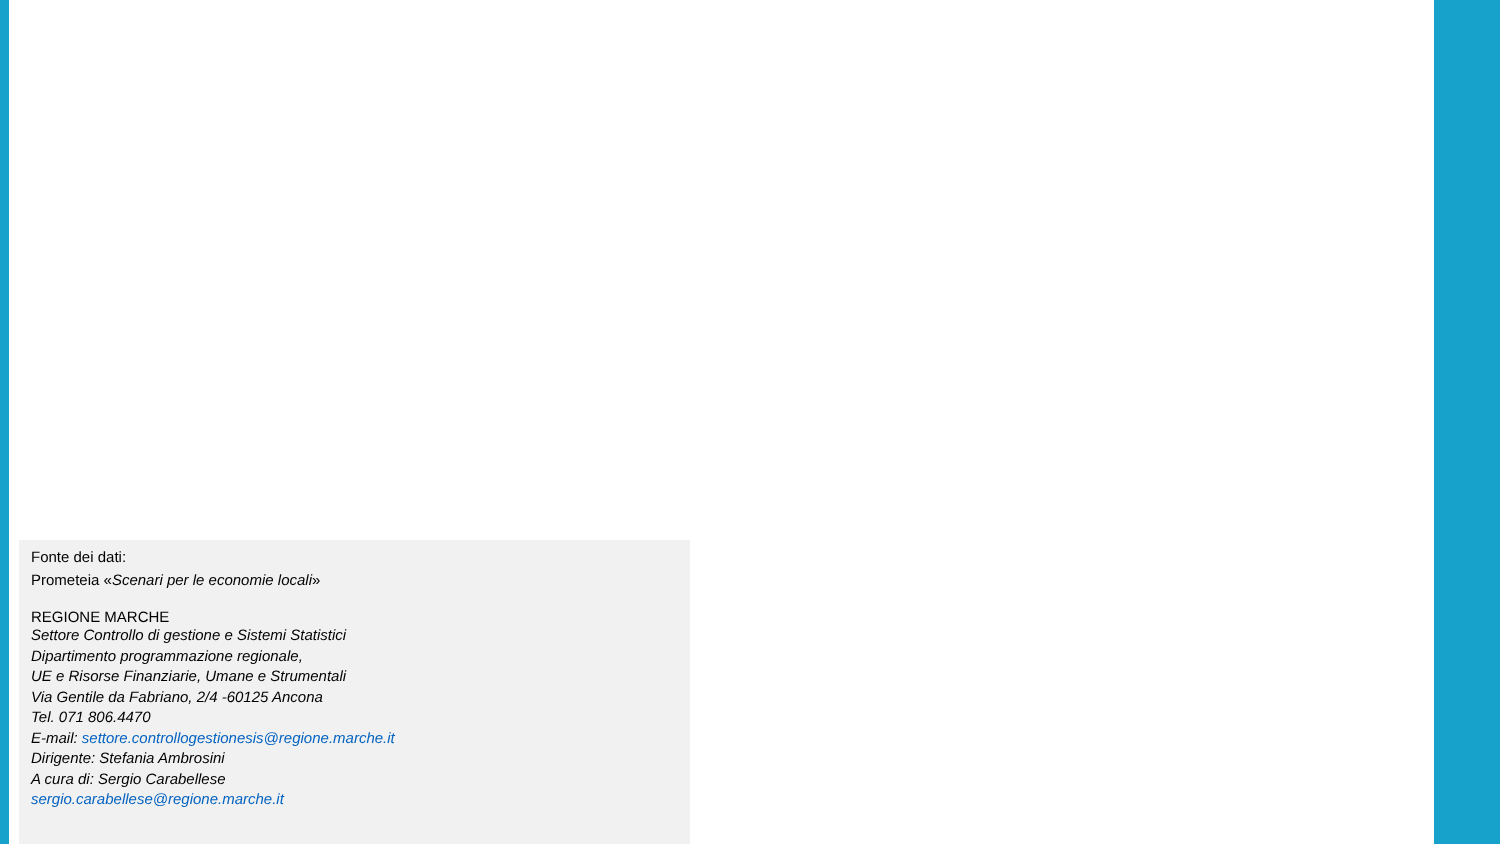Fonte dei dati:
Prometeia «Scenari per le economie locali»
REGIONE MARCHE
Settore Controllo di gestione e Sistemi Statistici
Dipartimento programmazione regionale,
UE e Risorse Finanziarie, Umane e Strumentali
Via Gentile da Fabriano, 2/4 -60125 Ancona
Tel. 071 806.4470
E-mail: settore.controllogestionesis@regione.marche.it
Dirigente: Stefania Ambrosini
A cura di: Sergio Carabellese
sergio.carabellese@regione.marche.it